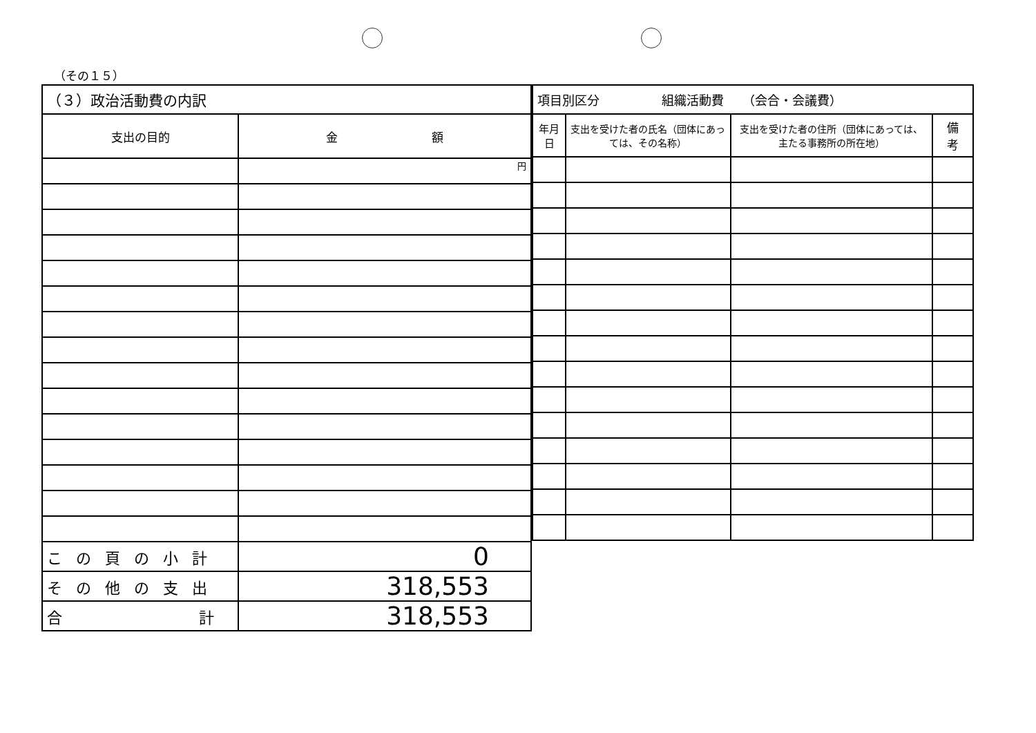（その１５）
| （３）政治活動費の内訳 | |
| 支出の目的 | 金 額 |
| | 円 |
| この頁の小計 | 0 |
| その他の支出 | 318,553 |
| 合 計 | 318,553 |
| 項目別区分 組織活動費 （会合・会議費） | | | |
| 年月日 | 支出を受けた者の氏名（団体にあっては、その名称） | 支出を受けた者の住所（団体にあっては、主たる事務所の所在地） | 備 考 |